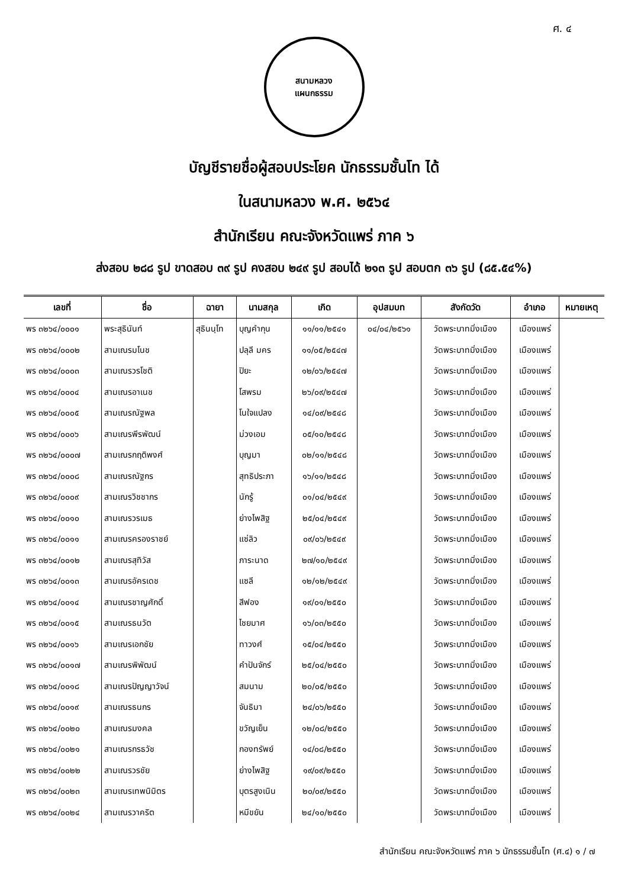ศ. ๔
สนามหลวง
แผนกธรรม
บัญชีรายชื่อผู้สอบประโยค นักธรรมชั้นโท ได้
ในสนามหลวง พ.ศ. ๒๕๖๔
สำนักเรียน คณะจังหวัดแพร่ ภาค ๖
ส่งสอบ ๒๘๘ รูป ขาดสอบ ๓๙ รูป คงสอบ ๒๔๙ รูป สอบได้ ๒๑๓ รูป สอบตก ๓๖ รูป (๘๕.๕๔%)
| เลขที่ | ชื่อ | ฉายา | นามสกุล | เกิด | อุปสมบท | สังกัดวัด | อำเภอ | หมายเหตุ |
| --- | --- | --- | --- | --- | --- | --- | --- | --- |
| พร ๓๒๖๔/๐๐๐๑ | พระสุธินันท์ | สุธินนฺโท | บุญคำกุน | ๑๑/๑๑/๒๕๔๑ | ๐๔/๐๔/๒๕๖๑ | วัดพระบาทมิ่งเมือง | เมืองแพร่ | |
| พร ๓๒๖๔/๐๐๐๒ | สามเณรมโนช | | ปลุลี มคร | ๑๑/๐๕/๒๕๔๗ | | วัดพระบาทมิ่งเมือง | เมืองแพร่ | |
| พร ๓๒๖๔/๐๐๐๓ | สามเณรวรโชติ | | ปิยะ | ๑๒/๐๖/๒๕๔๗ | | วัดพระบาทมิ่งเมือง | เมืองแพร่ | |
| พร ๓๒๖๔/๐๐๐๔ | สามเณรอาเนช | | โสพรม | ๒๖/๐๙/๒๕๔๗ | | วัดพระบาทมิ่งเมือง | เมืองแพร่ | |
| พร ๓๒๖๔/๐๐๐๕ | สามเณรณัฐพล | | โนใจแปลง | ๑๔/๐๙/๒๕๔๘ | | วัดพระบาทมิ่งเมือง | เมืองแพร่ | |
| พร ๓๒๖๔/๐๐๐๖ | สามเณรพีรพัฒน์ | | ม่วงเอม | ๐๕/๑๐/๒๕๔๘ | | วัดพระบาทมิ่งเมือง | เมืองแพร่ | |
| พร ๓๒๖๔/๐๐๐๗ | สามเณรกฤติพงศ์ | | บุญมา | ๐๒/๑๑/๒๕๔๘ | | วัดพระบาทมิ่งเมือง | เมืองแพร่ | |
| พร ๓๒๖๔/๐๐๐๘ | สามเณรณัฐกร | | สุทธิประภา | ๑๖/๑๑/๒๕๔๘ | | วัดพระบาทมิ่งเมือง | เมืองแพร่ | |
| พร ๓๒๖๔/๐๐๐๙ | สามเณรวิชชากร | | นักรู้ | ๐๑/๐๔/๒๕๔๙ | | วัดพระบาทมิ่งเมือง | เมืองแพร่ | |
| พร ๓๒๖๔/๐๐๑๐ | สามเณรวรเมธ | | ย่างไพสิฐ | ๒๕/๐๔/๒๕๔๙ | | วัดพระบาทมิ่งเมือง | เมืองแพร่ | |
| พร ๓๒๖๔/๐๐๑๑ | สามเณรครองราชย์ | | แซ่ลิว | ๐๙/๐๖/๒๕๔๙ | | วัดพระบาทมิ่งเมือง | เมืองแพร่ | |
| พร ๓๒๖๔/๐๐๑๒ | สามเณรสุทิวัส | | ภาระนาด | ๒๗/๑๐/๒๕๔๙ | | วัดพระบาทมิ่งเมือง | เมืองแพร่ | |
| พร ๓๒๖๔/๐๐๑๓ | สามเณรอัครเดช | | แซลี | ๑๒/๑๒/๒๕๔๙ | | วัดพระบาทมิ่งเมือง | เมืองแพร่ | |
| พร ๓๒๖๔/๐๐๑๔ | สามเณรชาญศักดิ์ | | สีฟอง | ๑๙/๐๑/๒๕๕๐ | | วัดพระบาทมิ่งเมือง | เมืองแพร่ | |
| พร ๓๒๖๔/๐๐๑๕ | สามเณรธนวัต | | ไชยมาศ | ๑๖/๐๓/๒๕๕๐ | | วัดพระบาทมิ่งเมือง | เมืองแพร่ | |
| พร ๓๒๖๔/๐๐๑๖ | สามเณรเอกชัย | | ทาวงศ์ | ๑๕/๐๔/๒๕๕๐ | | วัดพระบาทมิ่งเมือง | เมืองแพร่ | |
| พร ๓๒๖๔/๐๐๑๗ | สามเณรพิพัฒน์ | | คำปันจักร์ | ๒๕/๐๔/๒๕๕๐ | | วัดพระบาทมิ่งเมือง | เมืองแพร่ | |
| พร ๓๒๖๔/๐๐๑๘ | สามเณรปัญญาวัจน์ | | สมนาม | ๒๐/๐๕/๒๕๕๐ | | วัดพระบาทมิ่งเมือง | เมืองแพร่ | |
| พร ๓๒๖๔/๐๐๑๙ | สามเณรธนกร | | จันธิมา | ๒๔/๐๖/๒๕๕๐ | | วัดพระบาทมิ่งเมือง | เมืองแพร่ | |
| พร ๓๒๖๔/๐๐๒๐ | สามเณรมงคล | | ขวัญเย็น | ๑๒/๐๘/๒๕๕๐ | | วัดพระบาทมิ่งเมือง | เมืองแพร่ | |
| พร ๓๒๖๔/๐๐๒๑ | สามเณรกรธวัช | | กองทรัพย์ | ๑๔/๐๘/๒๕๕๐ | | วัดพระบาทมิ่งเมือง | เมืองแพร่ | |
| พร ๓๒๖๔/๐๐๒๒ | สามเณรวรชัย | | ย่างไพสิฐ | ๑๙/๐๙/๒๕๕๐ | | วัดพระบาทมิ่งเมือง | เมืองแพร่ | |
| พร ๓๒๖๔/๐๐๒๓ | สามเณรเทพนิมิตร | | บุตรสูงเนิน | ๒๐/๐๙/๒๕๕๐ | | วัดพระบาทมิ่งเมือง | เมืองแพร่ | |
| พร ๓๒๖๔/๐๐๒๔ | สามเณรวาคริต | | หมีขยัน | ๒๔/๑๐/๒๕๕๐ | | วัดพระบาทมิ่งเมือง | เมืองแพร่ | |
สำนักเรียน คณะจังหวัดแพร่ ภาค ๖ นักธรรมชั้นโท (ศ.๔) ๑ / ๗